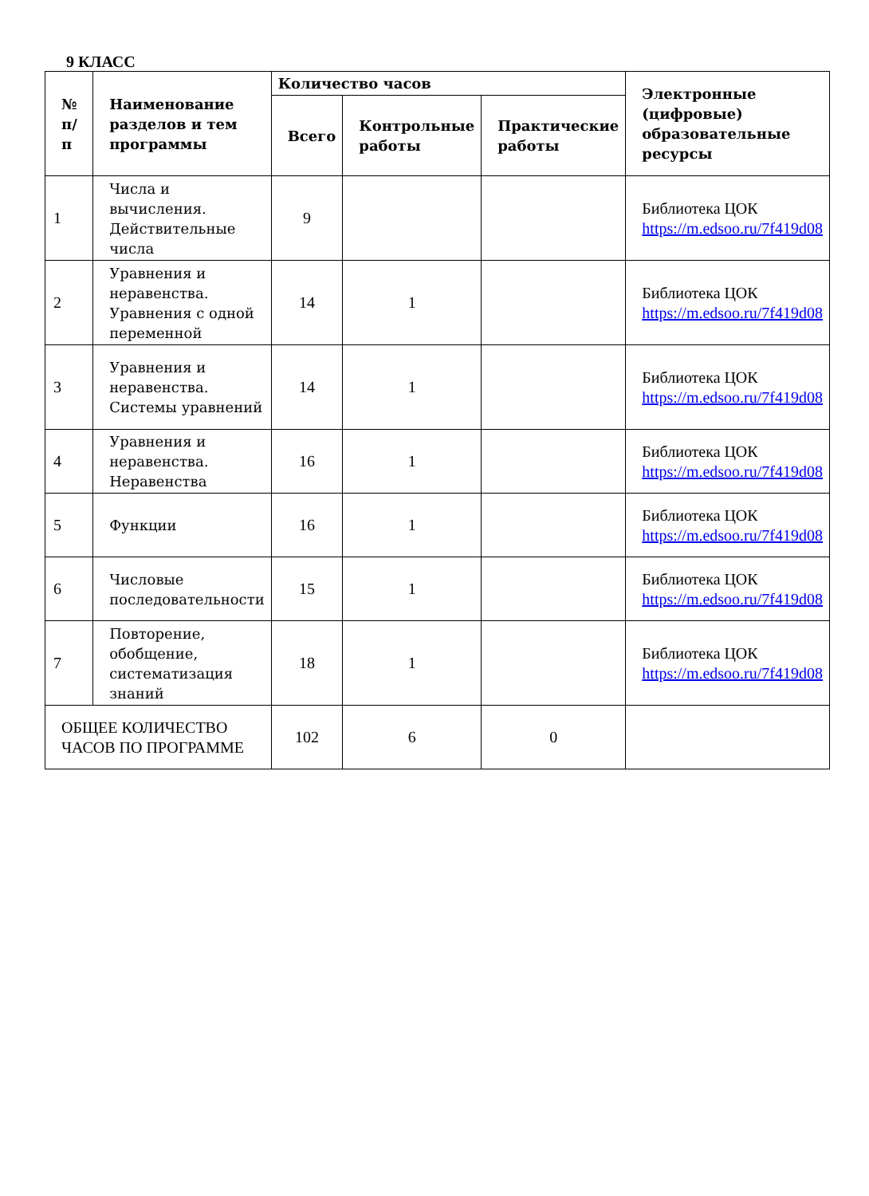9 КЛАСС
| № п/п | Наименование разделов и тем программы | Количество часов | | | Электронные (цифровые) образовательные ресурсы |
| --- | --- | --- | --- | --- | --- |
| | | Всего | Контрольные работы | Практические работы | |
| 1 | Числа и вычисления. Действительные числа | 9 | | | Библиотека ЦОК https://m.edsoo.ru/7f419d08 |
| 2 | Уравнения и неравенства. Уравнения с одной переменной | 14 | 1 | | Библиотека ЦОК https://m.edsoo.ru/7f419d08 |
| 3 | Уравнения и неравенства. Системы уравнений | 14 | 1 | | Библиотека ЦОК https://m.edsoo.ru/7f419d08 |
| 4 | Уравнения и неравенства. Неравенства | 16 | 1 | | Библиотека ЦОК https://m.edsoo.ru/7f419d08 |
| 5 | Функции | 16 | 1 | | Библиотека ЦОК https://m.edsoo.ru/7f419d08 |
| 6 | Числовые последовательности | 15 | 1 | | Библиотека ЦОК https://m.edsoo.ru/7f419d08 |
| 7 | Повторение, обобщение, систематизация знаний | 18 | 1 | | Библиотека ЦОК https://m.edsoo.ru/7f419d08 |
| ОБЩЕЕ КОЛИЧЕСТВО ЧАСОВ ПО ПРОГРАММЕ | | 102 | 6 | 0 | |